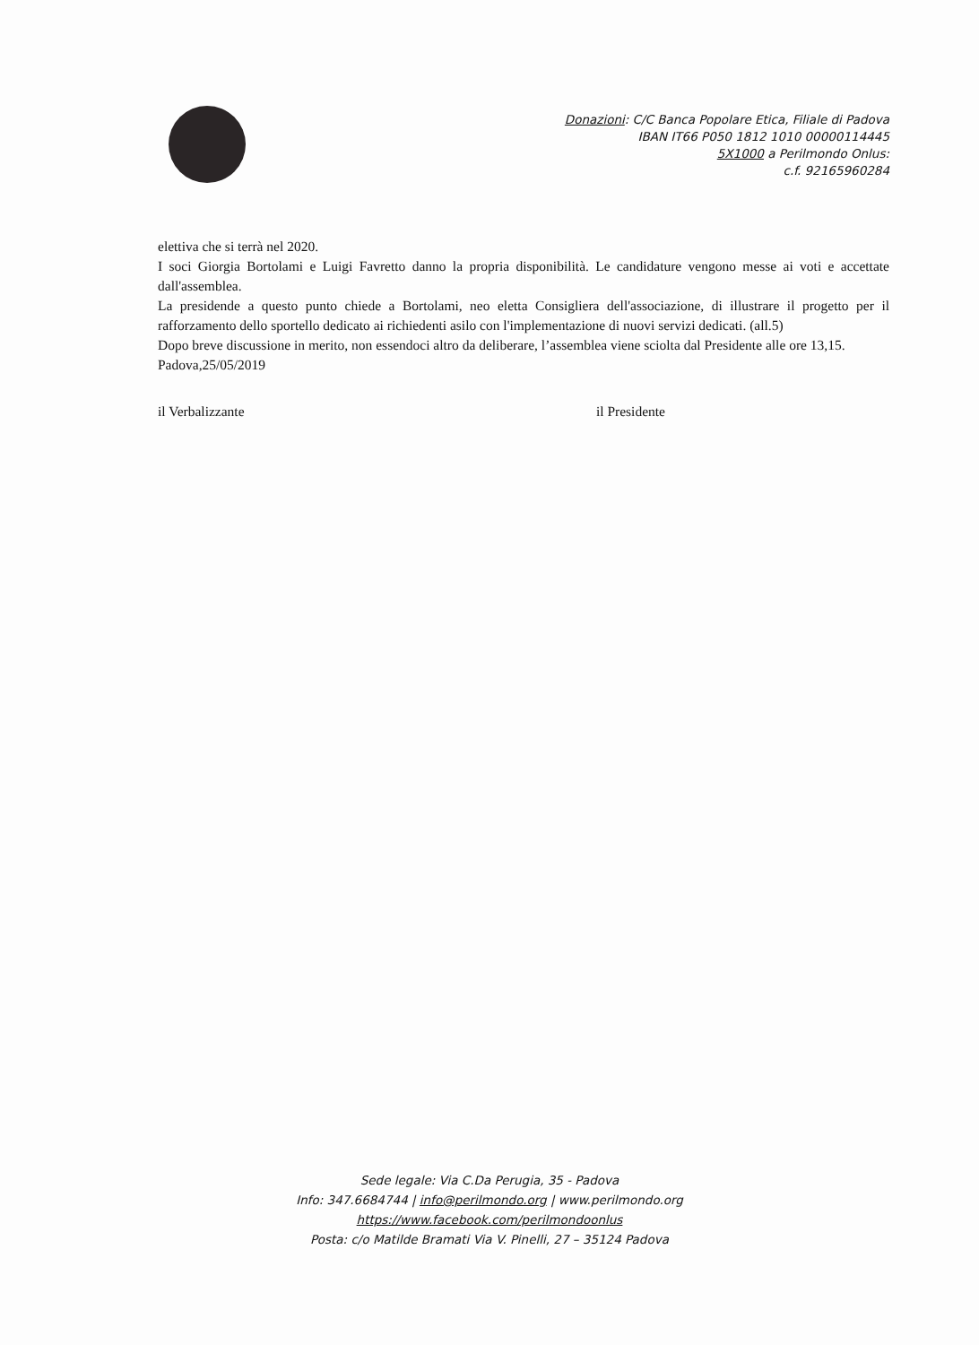Donazioni: C/C Banca Popolare Etica, Filiale di Padova
IBAN IT66 P050 1812 1010 00000114445
5X1000 a Perilmondo Onlus:
c.f. 92165960284
elettiva che si terrà nel 2020.
I soci Giorgia Bortolami e Luigi Favretto danno la propria disponibilità. Le candidature vengono messe ai voti e accettate dall'assemblea.
La presidende a questo punto chiede a Bortolami, neo eletta Consigliera dell'associazione, di illustrare il progetto per il rafforzamento dello sportello dedicato ai richiedenti asilo con l'implementazione di nuovi servizi dedicati. (all.5)
Dopo breve discussione in merito, non essendoci altro da deliberare, l’assemblea viene sciolta dal Presidente alle ore 13,15.
Padova,25/05/2019
il Verbalizzante il Presidente
Sede legale: Via C.Da Perugia, 35 - Padova
Info: 347.6684744 | info@perilmondo.org | www.perilmondo.org
https://www.facebook.com/perilmondoonlus
Posta: c/o Matilde Bramati Via V. Pinelli, 27 – 35124 Padova